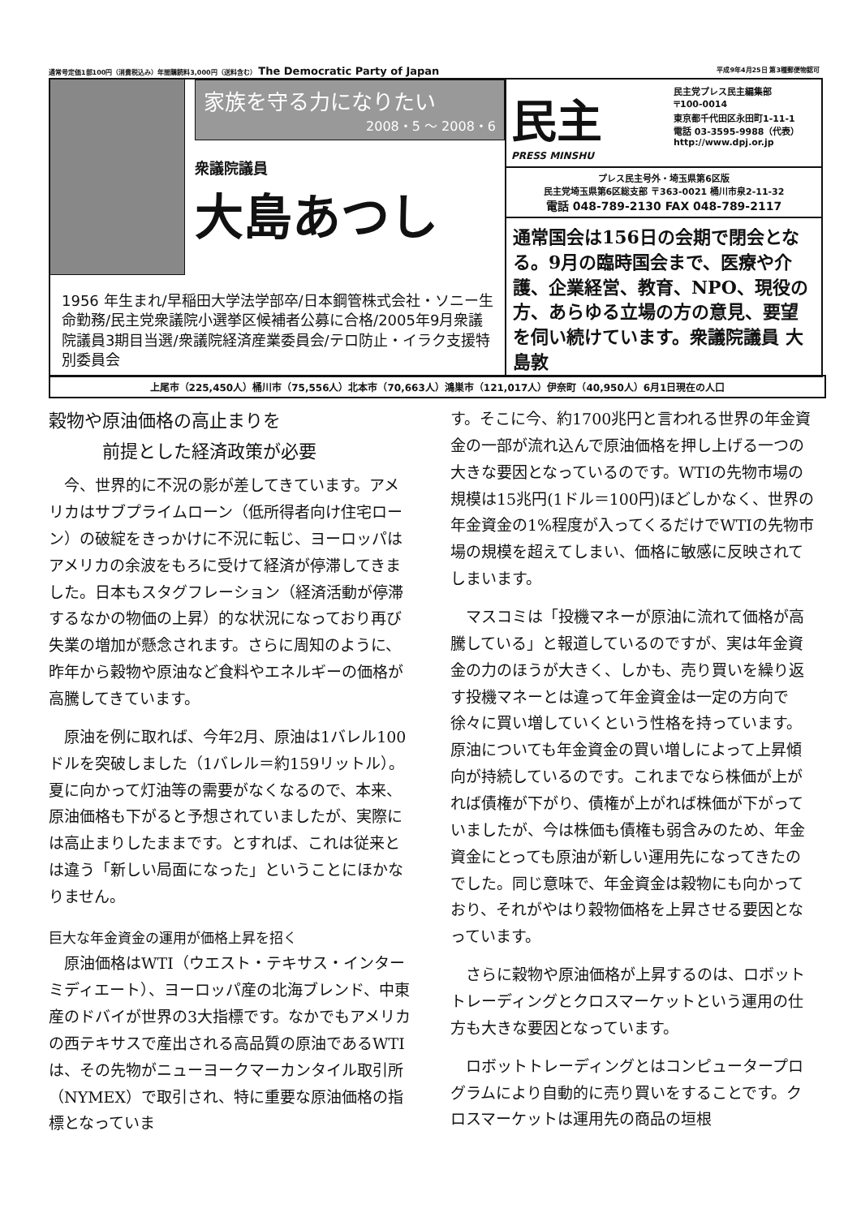通常号定価1部100円（消費税込み）年間購読料3,000円（送料含む） The Democratic Party of Japan 平成9年4月25日 第3種郵便物認可
家族を守る力になりたい
2008・5 〜 2008・6
衆議院議員
大島あつし
1956 年生まれ/早稲田大学法学部卒/日本鋼管株式会社・ソニー生命勤務/民主党衆議院小選挙区候補者公募に合格/2005年9月衆議院議員3期目当選/衆議院経済産業委員会/テロ防止・イラク支援特別委員会
民主
PRESS MINSHU
民主党プレス民主編集部
〒100-0014
東京都千代田区永田町1-11-1
電話 03-3595-9988（代表）
http://www.dpj.or.jp
プレス民主号外・埼玉県第6区版
民主党埼玉県第6区総支部 〒363-0021 桶川市泉2-11-32
電話 048-789-2130 FAX 048-789-2117
通常国会は156日の会期で閉会となる。9月の臨時国会まで、医療や介護、企業経営、教育、NPO、現役の方、あらゆる立場の方の意見、要望を伺い続けています。衆議院議員 大島敦
上尾市（225,450人）桶川市（75,556人）北本市（70,663人）鴻巣市（121,017人）伊奈町（40,950人）6月1日現在の人口
穀物や原油価格の高止まりを
　　　前提とした経済政策が必要
今、世界的に不況の影が差してきています。アメリカはサブプライムローン（低所得者向け住宅ローン）の破綻をきっかけに不況に転じ、ヨーロッパはアメリカの余波をもろに受けて経済が停滞してきました。日本もスタグフレーション（経済活動が停滞するなかの物価の上昇）的な状況になっており再び失業の増加が懸念されます。さらに周知のように、昨年から穀物や原油など食料やエネルギーの価格が高騰してきています。
原油を例に取れば、今年2月、原油は1バレル100ドルを突破しました（1バレル＝約159リットル）。夏に向かって灯油等の需要がなくなるので、本来、原油価格も下がると予想されていましたが、実際には高止まりしたままです。とすれば、これは従来とは違う「新しい局面になった」ということにほかなりません。
巨大な年金資金の運用が価格上昇を招く
原油価格はWTI（ウエスト・テキサス・インターミディエート）、ヨーロッパ産の北海ブレンド、中東産のドバイが世界の3大指標です。なかでもアメリカの西テキサスで産出される高品質の原油であるWTIは、その先物がニューヨークマーカンタイル取引所（NYMEX）で取引され、特に重要な原油価格の指標となっていま
す。そこに今、約1700兆円と言われる世界の年金資金の一部が流れ込んで原油価格を押し上げる一つの大きな要因となっているのです。WTIの先物市場の規模は15兆円(1ドル＝100円)ほどしかなく、世界の年金資金の1%程度が入ってくるだけでWTIの先物市場の規模を超えてしまい、価格に敏感に反映されてしまいます。
マスコミは「投機マネーが原油に流れて価格が高騰している」と報道しているのですが、実は年金資金の力のほうが大きく、しかも、売り買いを繰り返す投機マネーとは違って年金資金は一定の方向で徐々に買い増していくという性格を持っています。原油についても年金資金の買い増しによって上昇傾向が持続しているのです。これまでなら株価が上がれば債権が下がり、債権が上がれば株価が下がっていましたが、今は株価も債権も弱含みのため、年金資金にとっても原油が新しい運用先になってきたのでした。同じ意味で、年金資金は穀物にも向かっており、それがやはり穀物価格を上昇させる要因となっています。
さらに穀物や原油価格が上昇するのは、ロボットトレーディングとクロスマーケットという運用の仕方も大きな要因となっています。
ロボットトレーディングとはコンピュータープログラムにより自動的に売り買いをすることです。クロスマーケットは運用先の商品の垣根